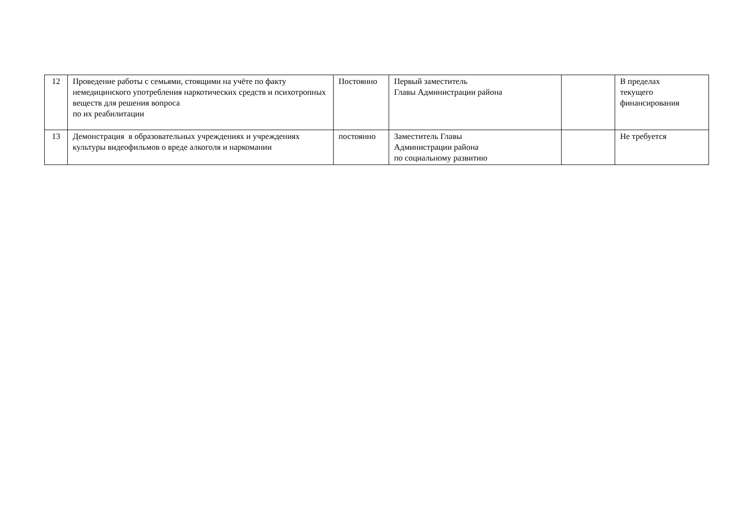| 12 | Проведение работы с семьями, стоящими на учёте по факту немедицинского употребления наркотических средств и психотропных веществ для решения вопроса по их реабилитации | Постоянно | Первый заместитель Главы Администрации района | | В пределах текущего финансирования |
| 13 | Демонстрация в образовательных учреждениях и учреждениях культуры видеофильмов о вреде алкоголя и наркомании | постоянно | Заместитель Главы Администрации района по социальному развитию | | Не требуется |